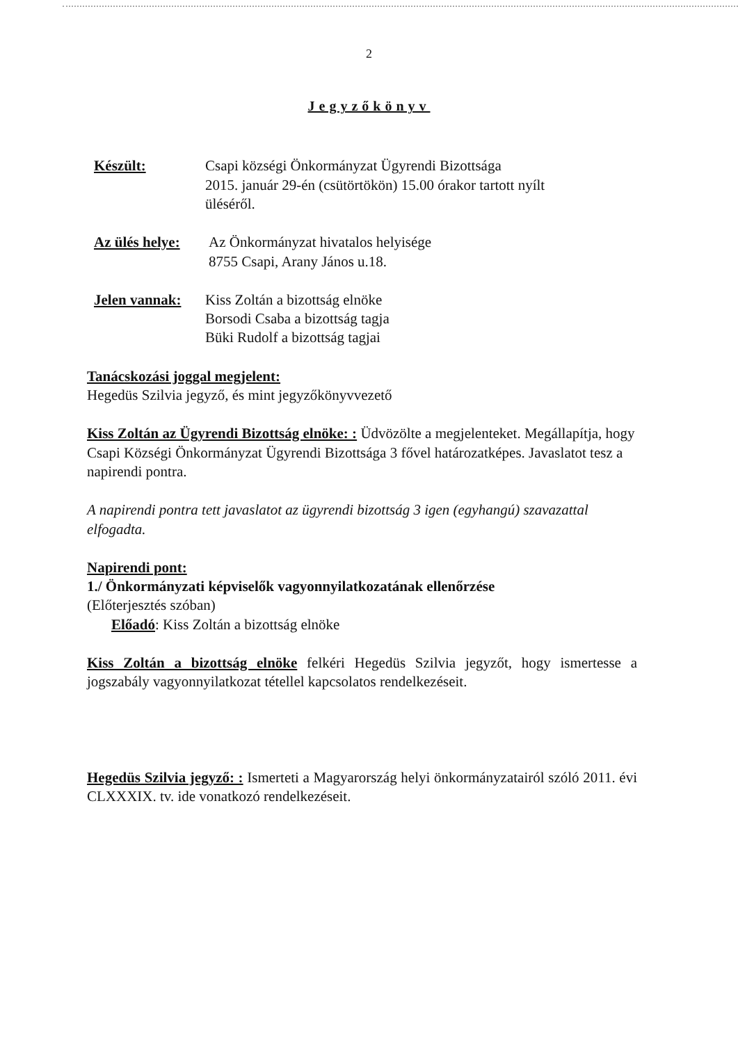2
Jegyzőkönyv
Készült: Csapi községi Önkormányzat Ügyrendi Bizottsága
2015. január 29-én (csütörtökön) 15.00 órakor tartott nyílt
üléséről.
Az ülés helye:
Az Önkormányzat hivatalos helyisége
8755 Csapi, Arany János u.18.
Jelen vannak:
Kiss Zoltán a bizottság elnöke
Borsodi Csaba a bizottság tagja
Büki Rudolf a bizottság tagjai
Tanácskozási joggal megjelent:
Hegedüs Szilvia jegyző, és mint jegyzőkönyvvezető
Kiss Zoltán az Ügyrendi Bizottság elnöke: : Üdvözölte a megjelenteket. Megállapítja, hogy Csapi Községi Önkormányzat Ügyrendi Bizottsága 3 fővel határozatképes. Javaslatot tesz a napirendi pontra.
A napirendi pontra tett javaslatot az ügyrendi bizottság 3 igen (egyhangú) szavazattal elfogadta.
Napirendi pont:
1./ Önkormányzati képviselők vagyonnyilatkozatának ellenőrzése
(Előterjesztés szóban)
Előadó: Kiss Zoltán a bizottság elnöke
Kiss Zoltán a bizottság elnöke felkéri Hegedüs Szilvia jegyzőt, hogy ismertesse a jogszabály vagyonnyilatkozat tétellel kapcsolatos rendelkezéseit.
Hegedüs Szilvia jegyző: : Ismerteti a Magyarország helyi önkormányzatairól szóló 2011. évi CLXXXIX. tv. ide vonatkozó rendelkezéseit.